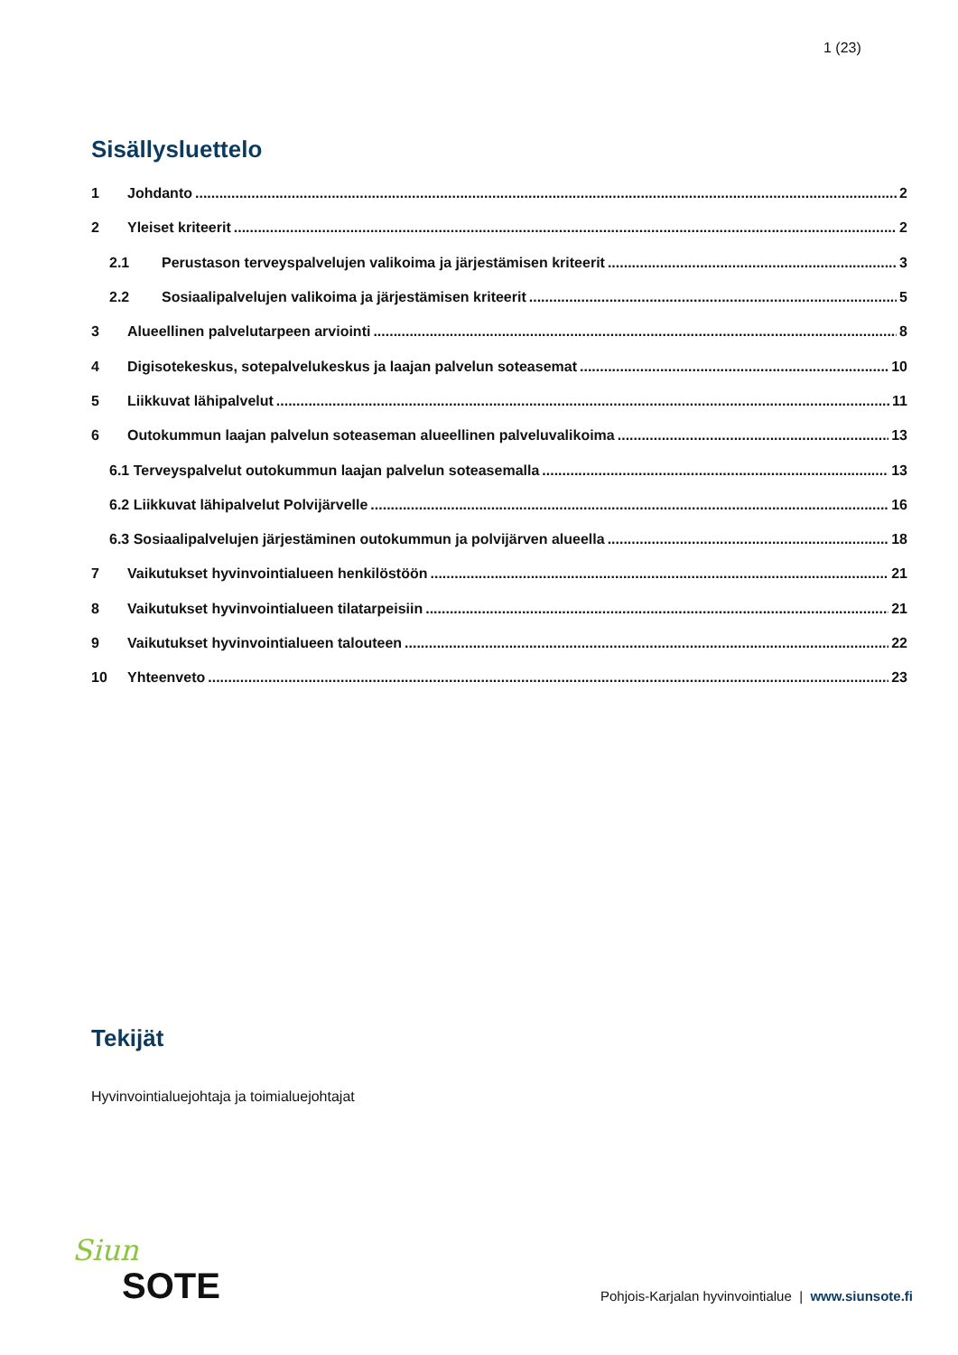1 (23)
Sisällysluettelo
1 Johdanto 2
2 Yleiset kriteerit 2
2.1 Perustason terveyspalvelujen valikoima ja järjestämisen kriteerit 3
2.2 Sosiaalipalvelujen valikoima ja järjestämisen kriteerit 5
3 Alueellinen palvelutarpeen arviointi 8
4 Digisotekeskus, sotepalvelukeskus ja laajan palvelun soteasemat 10
5 Liikkuvat lähipalvelut 11
6 Outokummun laajan palvelun soteaseman alueellinen palveluvalikoima 13
6.1 Terveyspalvelut outokummun laajan palvelun soteasemalla 13
6.2 Liikkuvat lähipalvelut Polvijärvelle 16
6.3 Sosiaalipalvelujen järjestäminen outokummun ja polvijärven alueella 18
7 Vaikutukset hyvinvointialueen henkilöstöön 21
8 Vaikutukset hyvinvointialueen tilatarpeisiin 21
9 Vaikutukset hyvinvointialueen talouteen 22
10 Yhteenveto 23
Tekijät
Hyvinvointialuejohtaja ja toimialuejohtajat
Siun
SOTE
Pohjois-Karjalan hyvinvointialue | www.siunsote.fi